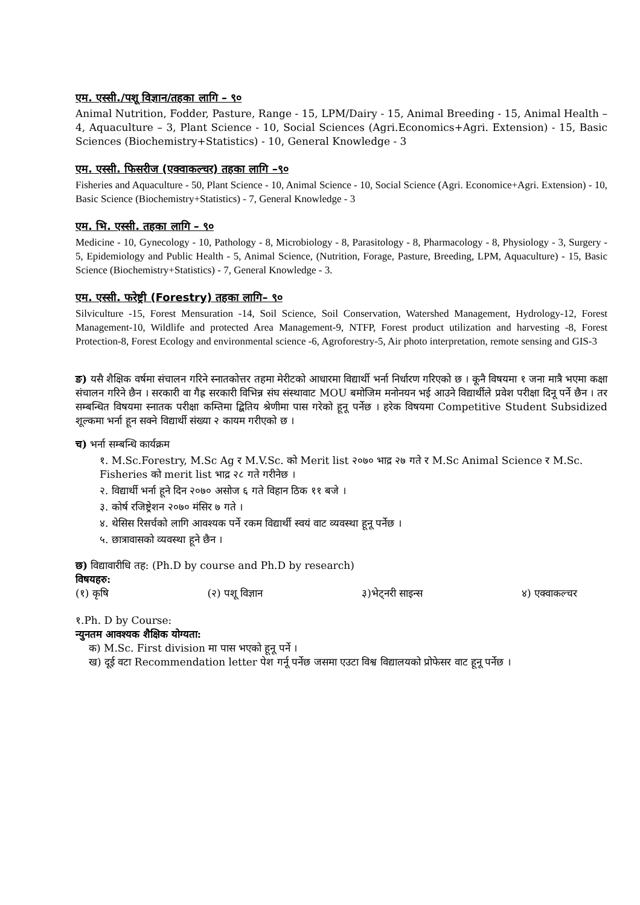एम. एस्सी./पशू विज्ञान/तहका लागि – ९०
Animal Nutrition, Fodder, Pasture, Range - 15, LPM/Dairy - 15, Animal Breeding - 15, Animal Health – 4, Aquaculture – 3, Plant Science - 10, Social Sciences (Agri.Economics+Agri. Extension) - 15, Basic Sciences (Biochemistry+Statistics) - 10, General Knowledge - 3
एम. एस्सी. फिसरीज (एक्वाकल्चर) तहका लागि –९०
Fisheries and Aquaculture - 50, Plant Science - 10, Animal Science - 10, Social Science (Agri. Economice+Agri. Extension) - 10, Basic Science (Biochemistry+Statistics) - 7, General Knowledge - 3
एम. भि. एस्सी. तहका लागि – ९०
Medicine - 10, Gynecology - 10, Pathology - 8, Microbiology - 8, Parasitology - 8, Pharmacology - 8, Physiology - 3, Surgery - 5, Epidemiology and Public Health - 5, Animal Science, (Nutrition, Forage, Pasture, Breeding, LPM, Aquaculture) - 15, Basic Science (Biochemistry+Statistics) - 7, General Knowledge - 3.
एम. एस्सी. फरेष्ट्री (Forestry) तहका लागि– ९०
Silviculture -15, Forest Mensuration -14, Soil Science, Soil Conservation, Watershed Management, Hydrology-12, Forest Management-10, Wildlife and protected Area Management-9, NTFP, Forest product utilization and harvesting -8, Forest Protection-8, Forest Ecology and environmental science -6, Agroforestry-5, Air photo interpretation, remote sensing and GIS-3
ङ) यसै शैक्षिक वर्षमा संचालन गरिने स्नातकोत्तर तहमा मेरीटको आधारमा विद्यार्थी भर्ना निर्धारण गरिएको छ । कूनै विषयमा १ जना मात्रै भएमा कक्षा संचालन गरिने छैन । सरकारी वा गैह्र सरकारी विभिन्न संघ संस्थावाट MOU बमोजिम मनोनयन भई आउने विद्यार्थीले प्रवेश परीक्षा दिनू पर्ने छैन । तर सम्बन्धित विषयमा स्नातक परीक्षा कम्तिमा द्बितिय श्रेणीमा पास गरेको हूनू पर्नेछ । हरेक विषयमा Competitive Student Subsidized शूल्कमा भर्ना हून सक्ने विद्यार्थी संख्या २ कायम गरीएको छ ।
च) भर्ना सम्बन्धि कार्यक्रम
१. M.Sc.Forestry, M.Sc Ag र M.V.Sc. को Merit list २०७० भाद्र २७ गते र M.Sc Animal Science र M.Sc. Fisheries को merit list भाद्र २८ गते गरीनेछ ।
२. विद्यार्थी भर्ना हूने दिन २०७० असोज ६ गते विहान ठिक ११ बजे ।
३. कोर्ष रजिष्ट्रेशन २०७० मंसिर ७ गते ।
४. थेसिस रिसर्चको लागि आवश्यक पर्ने रकम विद्यार्थी स्वयं वाट व्यवस्था हूनू पर्नेछ ।
५. छात्रावासको व्यवस्था हूने छैन ।
छ) विद्यावारीधि तह: (Ph.D by course and Ph.D by research)
विषयहरु:
(१) कृषि (२) पशू विज्ञान ३)भेट्नरी साइन्स ४) एक्वाकल्चर
१.Ph. D by Course:
न्युनतम आवश्यक शैक्षिक योग्यता:
क) M.Sc. First division मा पास भएको हूनू पर्ने ।
ख) दूई वटा Recommendation letter पेश गर्नू पर्नेछ जसमा एउटा विश्व विद्यालयको प्रोफेसर वाट हूनू पर्नेछ ।